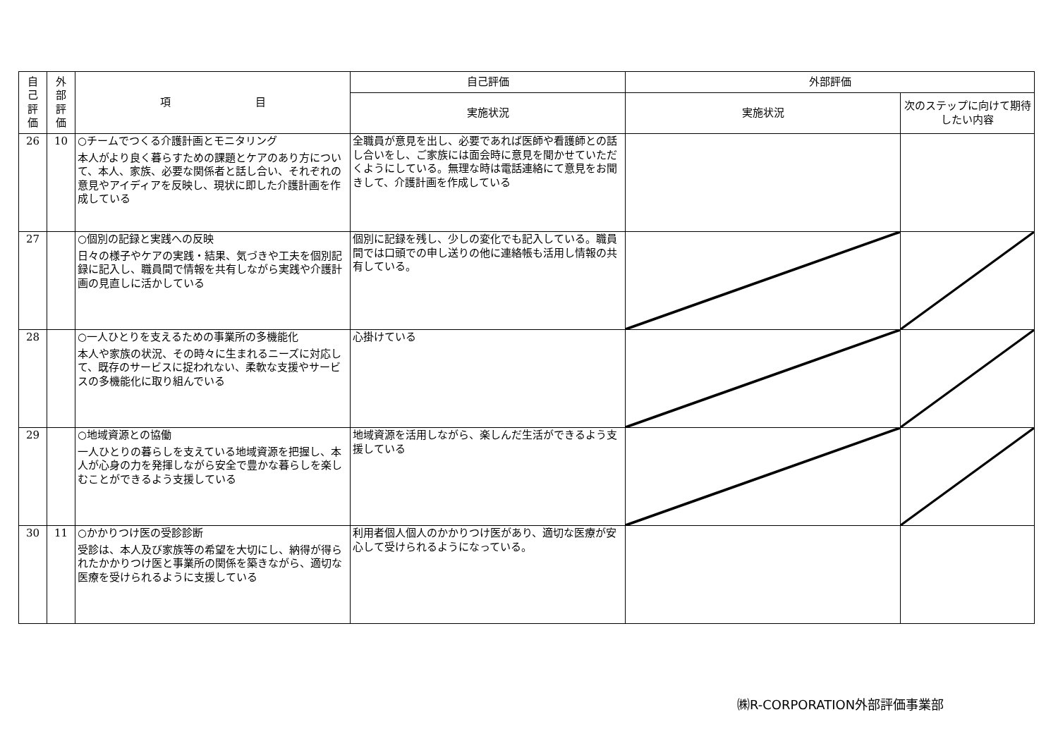| 自 己 評 価 | 外 部 評 価 | 項 目 | 自己評価 | 外部評価 | |
| --- | --- | --- | --- | --- | --- |
| | | | 実施状況 | 実施状況 | 次のステップに向けて期待したい内容 |
| 26 | 10 | ○チームでつくる介護計画とモニタリング 本人がより良く暮らすための課題とケアのあり方について、本人、家族、必要な関係者と話し合い、それぞれの意見やアイディアを反映し、現状に即した介護計画を作成している | 全職員が意見を出し、必要であれば医師や看護師との話し合いをし、ご家族には面会時に意見を聞かせていただくようにしている。無理な時は電話連絡にて意見をお聞きして、介護計画を作成している | | |
| 27 | | ○個別の記録と実践への反映 日々の様子やケアの実践・結果、気づきや工夫を個別記録に記入し、職員間で情報を共有しながら実践や介護計画の見直しに活かしている | 個別に記録を残し、少しの変化でも記入している。職員間では口頭での申し送りの他に連絡帳も活用し情報の共有している。 | | |
| 28 | | ○一人ひとりを支えるための事業所の多機能化 本人や家族の状況、その時々に生まれるニーズに対応して、既存のサービスに捉われない、柔軟な支援やサービスの多機能化に取り組んでいる | 心掛けている | | |
| 29 | | ○地域資源との協働 一人ひとりの暮らしを支えている地域資源を把握し、本人が心身の力を発揮しながら安全で豊かな暮らしを楽しむことができるよう支援している | 地域資源を活用しながら、楽しんだ生活ができるよう支援している | | |
| 30 | 11 | ○かかりつけ医の受診診断 受診は、本人及び家族等の希望を大切にし、納得が得られたかかりつけ医と事業所の関係を築きながら、適切な医療を受けられるように支援している | 利用者個人個人のかかりつけ医があり、適切な医療が安心して受けられるようになっている。 | | |
㈱R-CORPORATION外部評価事業部